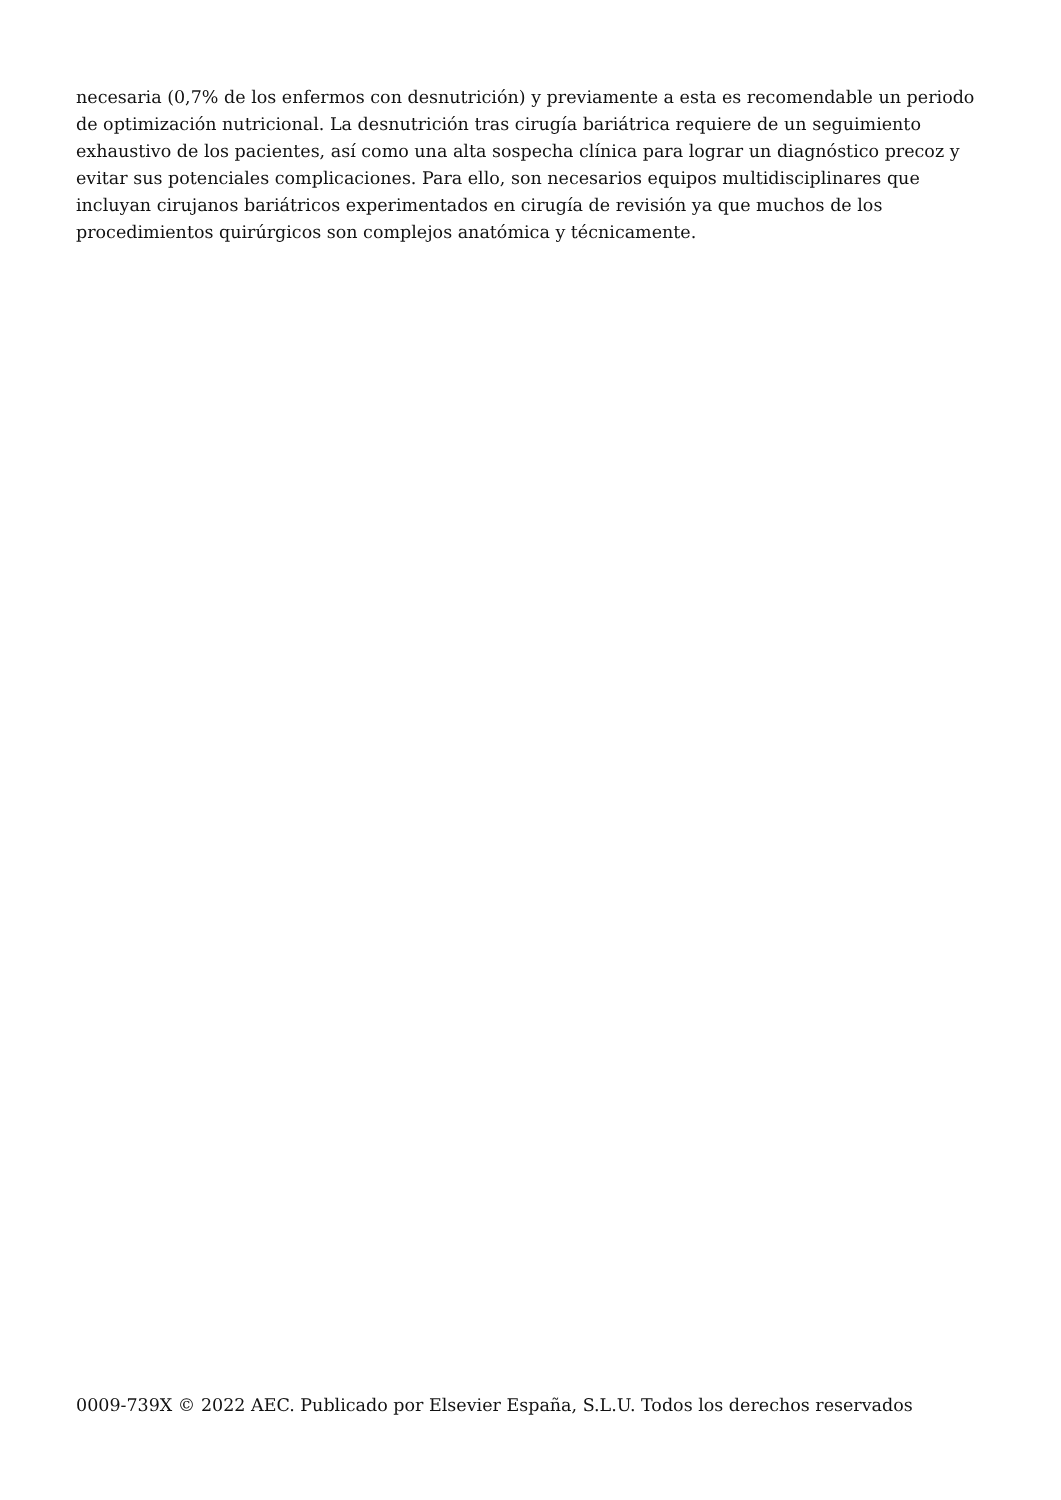necesaria (0,7% de los enfermos con desnutrición) y previamente a esta es recomendable un periodo de optimización nutricional. La desnutrición tras cirugía bariátrica requiere de un seguimiento exhaustivo de los pacientes, así como una alta sospecha clínica para lograr un diagnóstico precoz y evitar sus potenciales complicaciones. Para ello, son necesarios equipos multidisciplinares que incluyan cirujanos bariátricos experimentados en cirugía de revisión ya que muchos de los procedimientos quirúrgicos son complejos anatómica y técnicamente.
0009-739X © 2022 AEC. Publicado por Elsevier España, S.L.U. Todos los derechos reservados